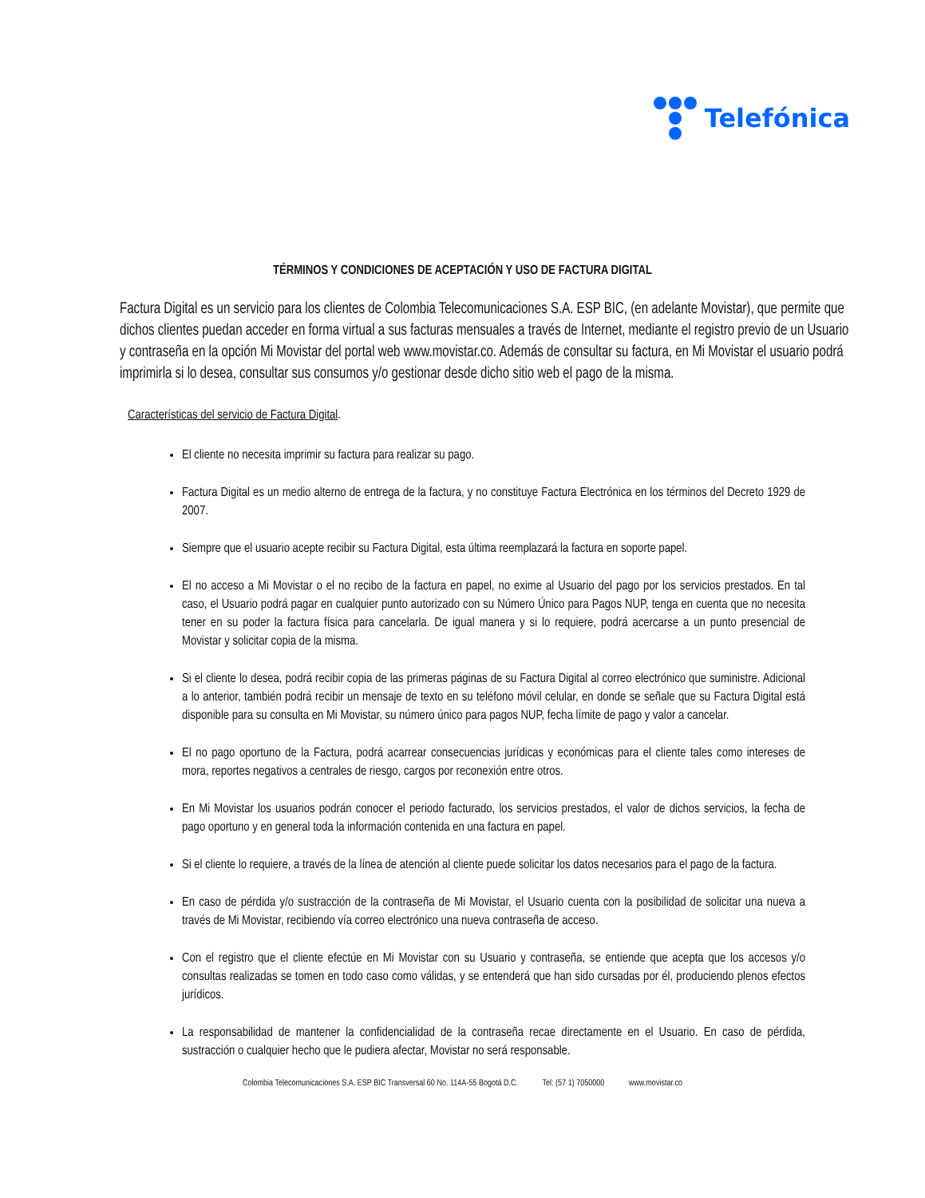Telefónica
TÉRMINOS Y CONDICIONES DE ACEPTACIÓN Y USO DE FACTURA DIGITAL
Factura Digital es un servicio para los clientes de Colombia Telecomunicaciones S.A. ESP BIC, (en adelante Movistar), que permite que dichos clientes puedan acceder en forma virtual a sus facturas mensuales a través de Internet, mediante el registro previo de un Usuario y contraseña en la opción Mi Movistar del portal web www.movistar.co. Además de consultar su factura, en Mi Movistar el usuario podrá imprimirla si lo desea, consultar sus consumos y/o gestionar desde dicho sitio web el pago de la misma.
Características del servicio de Factura Digital.
El cliente no necesita imprimir su factura para realizar su pago.
Factura Digital es un medio alterno de entrega de la factura, y no constituye Factura Electrónica en los términos del Decreto 1929 de 2007.
Siempre que el usuario acepte recibir su Factura Digital, esta última reemplazará la factura en soporte papel.
El no acceso a Mi Movistar o el no recibo de la factura en papel, no exime al Usuario del pago por los servicios prestados. En tal caso, el Usuario podrá pagar en cualquier punto autorizado con su Número Único para Pagos NUP, tenga en cuenta que no necesita tener en su poder la factura física para cancelarla. De igual manera y si lo requiere, podrá acercarse a un punto presencial de Movistar y solicitar copia de la misma.
Si el cliente lo desea, podrá recibir copia de las primeras páginas de su Factura Digital al correo electrónico que suministre. Adicional a lo anterior, también podrá recibir un mensaje de texto en su teléfono móvil celular, en donde se señale que su Factura Digital está disponible para su consulta en Mi Movistar, su número único para pagos NUP, fecha límite de pago y valor a cancelar.
El no pago oportuno de la Factura, podrá acarrear consecuencias jurídicas y económicas para el cliente tales como intereses de mora, reportes negativos a centrales de riesgo, cargos por reconexión entre otros.
En Mi Movistar los usuarios podrán conocer el periodo facturado, los servicios prestados, el valor de dichos servicios, la fecha de pago oportuno y en general toda la información contenida en una factura en papel.
Si el cliente lo requiere, a través de la línea de atención al cliente puede solicitar los datos necesarios para el pago de la factura.
En caso de pérdida y/o sustracción de la contraseña de Mi Movistar, el Usuario cuenta con la posibilidad de solicitar una nueva a través de Mi Movistar, recibiendo vía correo electrónico una nueva contraseña de acceso.
Con el registro que el cliente efectúe en Mi Movistar con su Usuario y contraseña, se entiende que acepta que los accesos y/o consultas realizadas se tomen en todo caso como válidas, y se entenderá que han sido cursadas por él, produciendo plenos efectos jurídicos.
La responsabilidad de mantener la confidencialidad de la contraseña recae directamente en el Usuario. En caso de pérdida, sustracción o cualquier hecho que le pudiera afectar, Movistar no será responsable.
Colombia Telecomunicaciones S.A. ESP BIC Transversal 60 No. 114A-55 Bogotá D.C. Tel: (57 1) 7050000 www.movistar.co